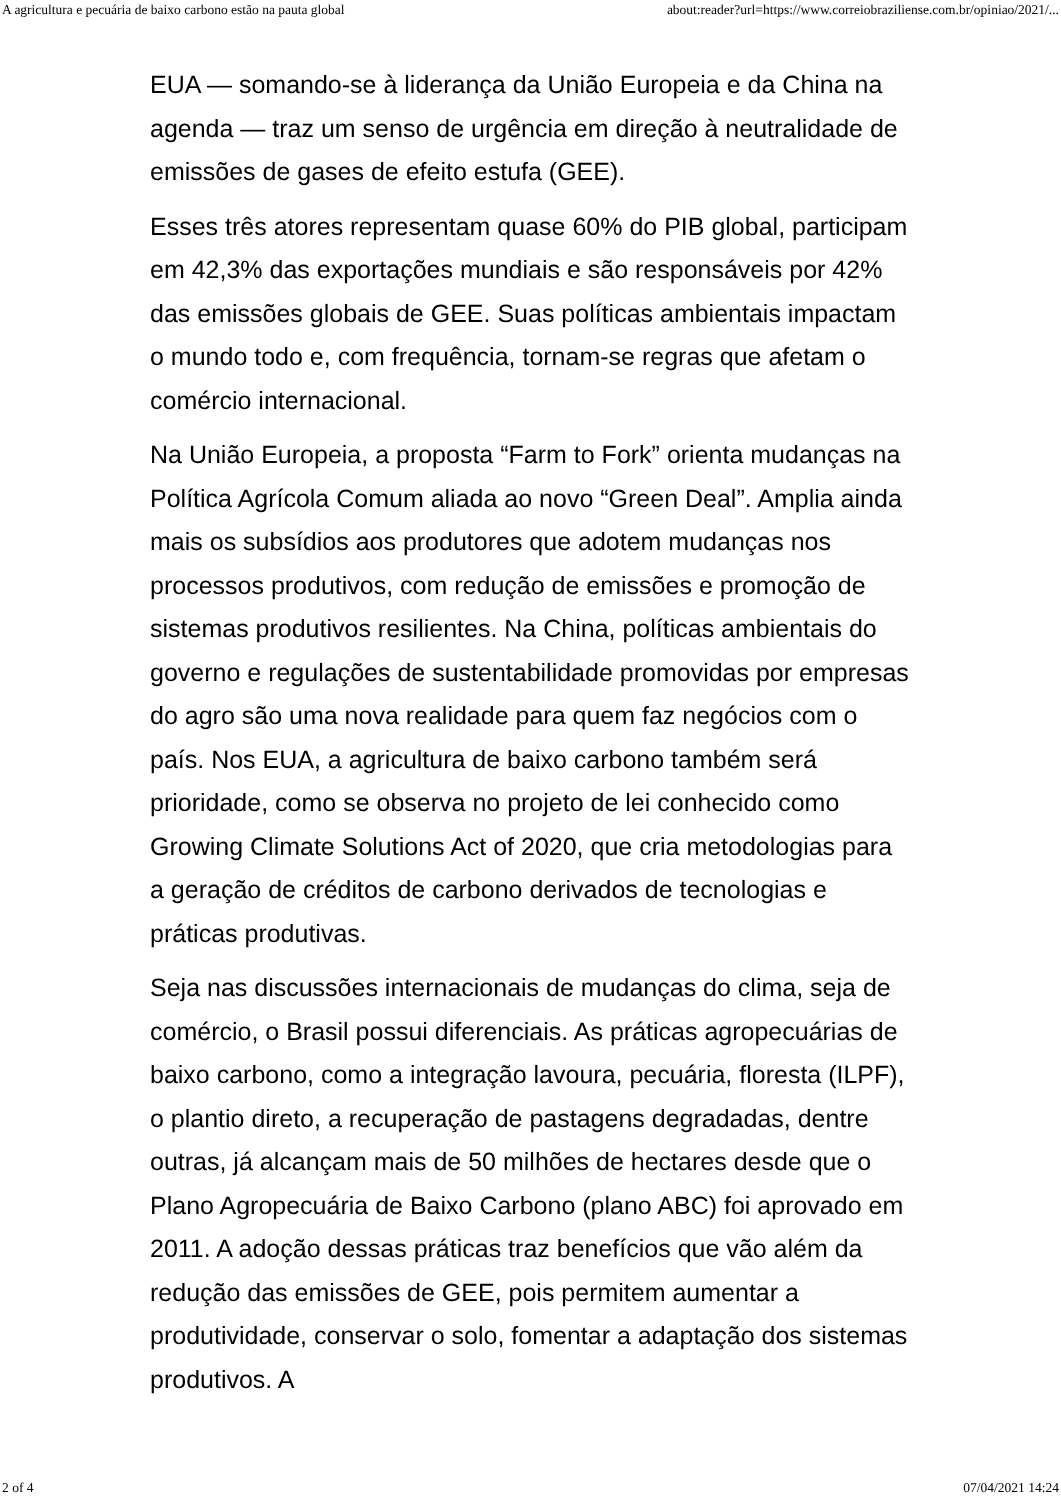A agricultura e pecuária de baixo carbono estão na pauta global about:reader?url=https://www.correiobraziliense.com.br/opiniao/2021/...
EUA — somando-se à liderança da União Europeia e da China na agenda — traz um senso de urgência em direção à neutralidade de emissões de gases de efeito estufa (GEE).
Esses três atores representam quase 60% do PIB global, participam em 42,3% das exportações mundiais e são responsáveis por 42% das emissões globais de GEE. Suas políticas ambientais impactam o mundo todo e, com frequência, tornam-se regras que afetam o comércio internacional.
Na União Europeia, a proposta “Farm to Fork” orienta mudanças na Política Agrícola Comum aliada ao novo “Green Deal”. Amplia ainda mais os subsídios aos produtores que adotem mudanças nos processos produtivos, com redução de emissões e promoção de sistemas produtivos resilientes. Na China, políticas ambientais do governo e regulações de sustentabilidade promovidas por empresas do agro são uma nova realidade para quem faz negócios com o país. Nos EUA, a agricultura de baixo carbono também será prioridade, como se observa no projeto de lei conhecido como Growing Climate Solutions Act of 2020, que cria metodologias para a geração de créditos de carbono derivados de tecnologias e práticas produtivas.
Seja nas discussões internacionais de mudanças do clima, seja de comércio, o Brasil possui diferenciais. As práticas agropecuárias de baixo carbono, como a integração lavoura, pecuária, floresta (ILPF), o plantio direto, a recuperação de pastagens degradadas, dentre outras, já alcançam mais de 50 milhões de hectares desde que o Plano Agropecuária de Baixo Carbono (plano ABC) foi aprovado em 2011. A adoção dessas práticas traz benefícios que vão além da redução das emissões de GEE, pois permitem aumentar a produtividade, conservar o solo, fomentar a adaptação dos sistemas produtivos. A
2 of 4 07/04/2021 14:24